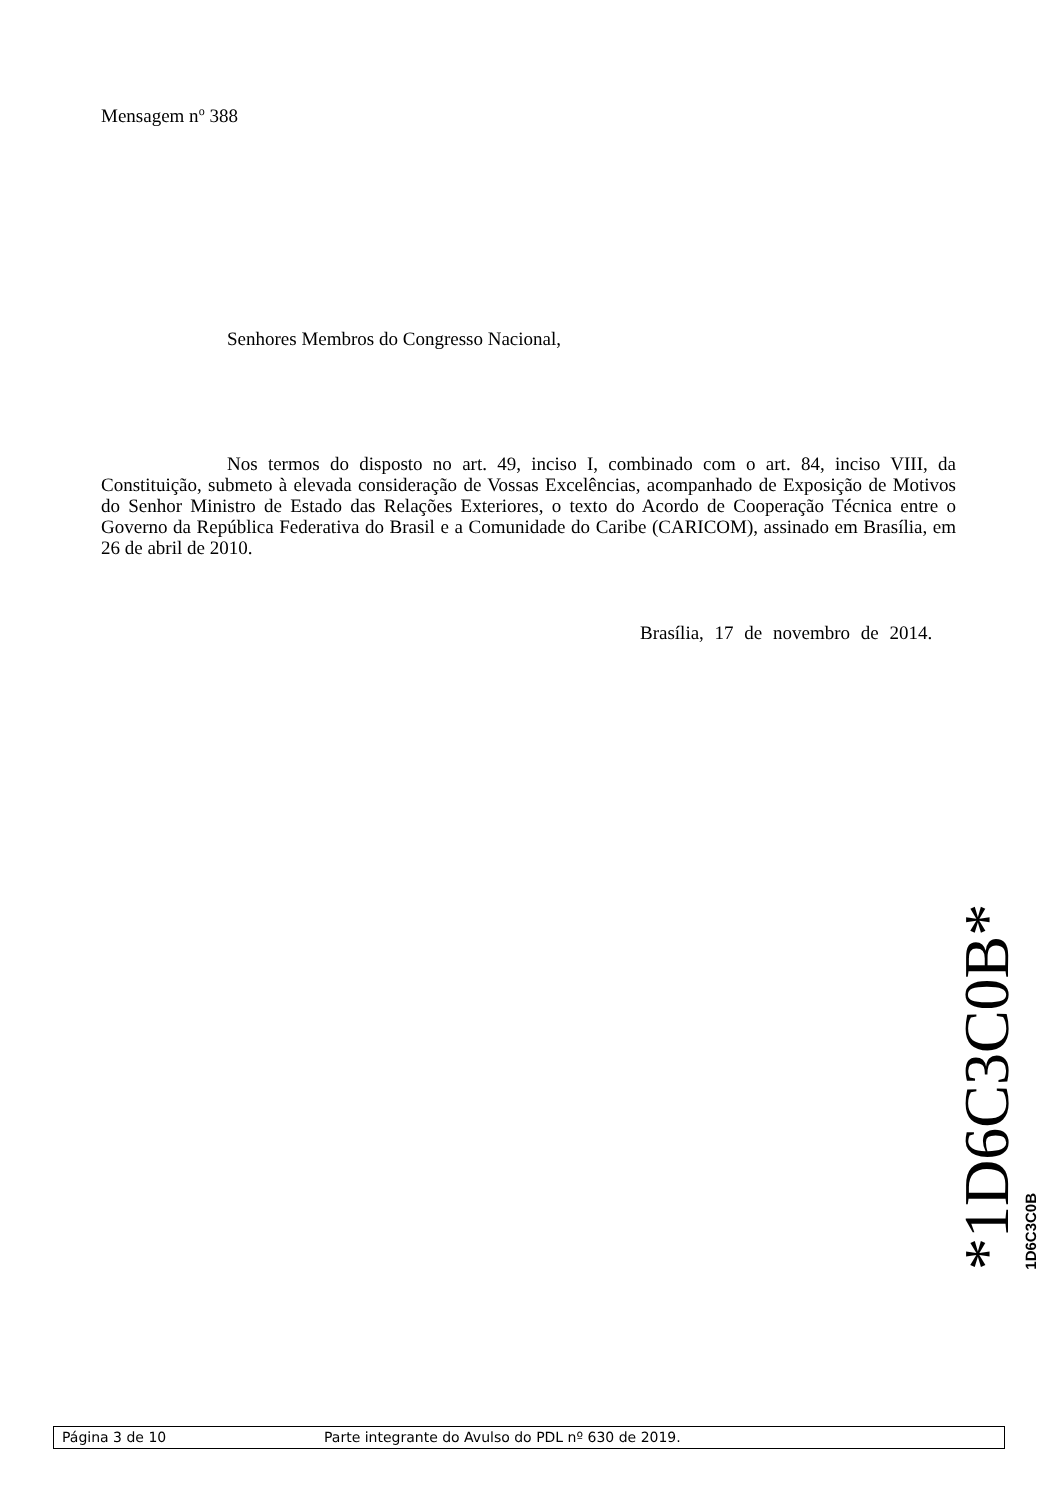Mensagem n<sup>o</sup> 388
Senhores Membros do Congresso Nacional,
Nos termos do disposto no art. 49, inciso I, combinado com o art. 84, inciso VIII, da Constituição, submeto à elevada consideração de Vossas Excelências, acompanhado de Exposição de Motivos do Senhor Ministro de Estado das Relações Exteriores, o texto do Acordo de Cooperação Técnica entre o Governo da República Federativa do Brasil e a Comunidade do Caribe (CARICOM), assinado em Brasília, em 26 de abril de 2010.
Brasília, 17 de novembro de 2014.
*1D6C3C0B*
1D6C3C0B
Página 3 de 10 Parte integrante do Avulso do PDL nº 630 de 2019.